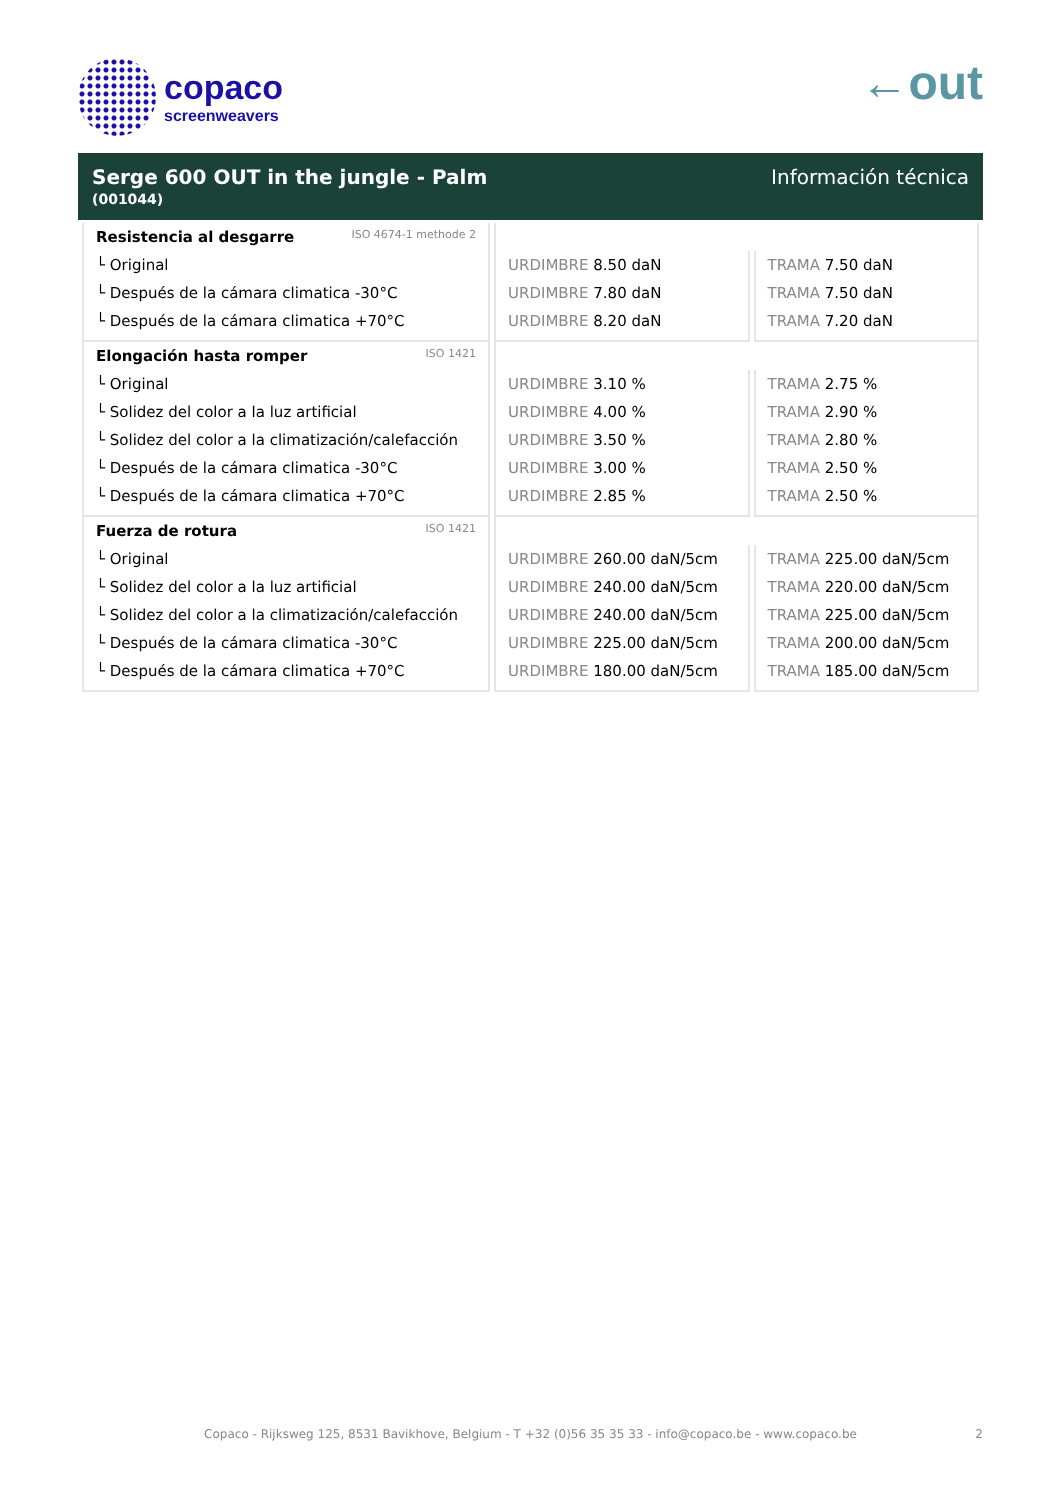copaco
screenweavers
←out
Serge 600 OUT in the jungle - Palm
(001044)
Información técnica
| Resistencia al desgarre ISO 4674-1 methode 2 | | |
| └ Original | URDIMBRE 8.50 daN | TRAMA 7.50 daN |
| └ Después de la cámara climatica -30°C | URDIMBRE 7.80 daN | TRAMA 7.50 daN |
| └ Después de la cámara climatica +70°C | URDIMBRE 8.20 daN | TRAMA 7.20 daN |
| Elongación hasta romper ISO 1421 | | |
| └ Original | URDIMBRE 3.10 % | TRAMA 2.75 % |
| └ Solidez del color a la luz artificial | URDIMBRE 4.00 % | TRAMA 2.90 % |
| └ Solidez del color a la climatización/calefacción | URDIMBRE 3.50 % | TRAMA 2.80 % |
| └ Después de la cámara climatica -30°C | URDIMBRE 3.00 % | TRAMA 2.50 % |
| └ Después de la cámara climatica +70°C | URDIMBRE 2.85 % | TRAMA 2.50 % |
| Fuerza de rotura ISO 1421 | | |
| └ Original | URDIMBRE 260.00 daN/5cm | TRAMA 225.00 daN/5cm |
| └ Solidez del color a la luz artificial | URDIMBRE 240.00 daN/5cm | TRAMA 220.00 daN/5cm |
| └ Solidez del color a la climatización/calefacción | URDIMBRE 240.00 daN/5cm | TRAMA 225.00 daN/5cm |
| └ Después de la cámara climatica -30°C | URDIMBRE 225.00 daN/5cm | TRAMA 200.00 daN/5cm |
| └ Después de la cámara climatica +70°C | URDIMBRE 180.00 daN/5cm | TRAMA 185.00 daN/5cm |
Copaco - Rijksweg 125, 8531 Bavikhove, Belgium - T +32 (0)56 35 35 33 - info@copaco.be - www.copaco.be 2